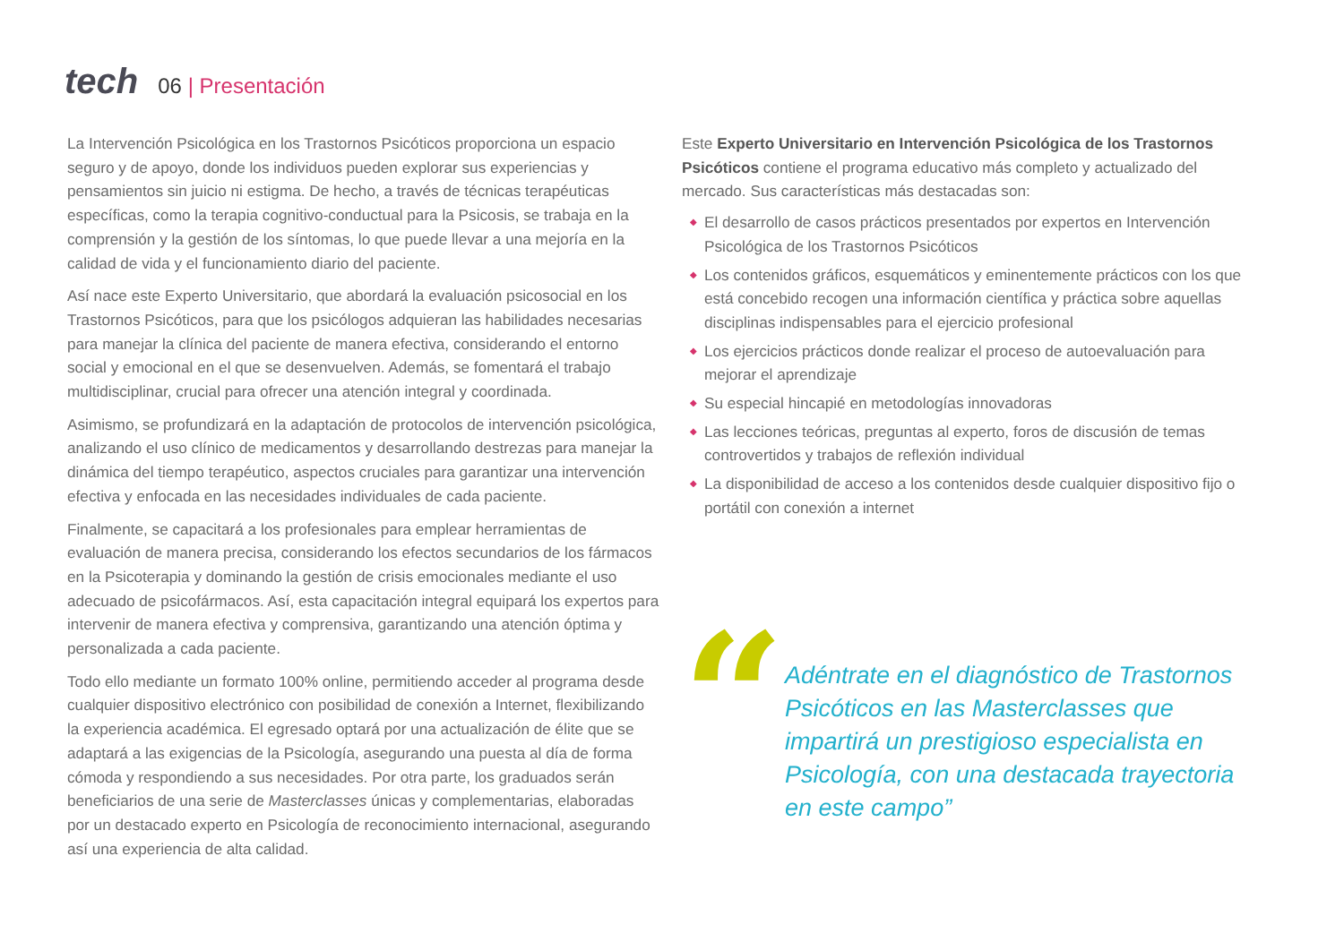tech
06 | Presentación
La Intervención Psicológica en los Trastornos Psicóticos proporciona un espacio seguro y de apoyo, donde los individuos pueden explorar sus experiencias y pensamientos sin juicio ni estigma. De hecho, a través de técnicas terapéuticas específicas, como la terapia cognitivo-conductual para la Psicosis, se trabaja en la comprensión y la gestión de los síntomas, lo que puede llevar a una mejoría en la calidad de vida y el funcionamiento diario del paciente.
Así nace este Experto Universitario, que abordará la evaluación psicosocial en los Trastornos Psicóticos, para que los psicólogos adquieran las habilidades necesarias para manejar la clínica del paciente de manera efectiva, considerando el entorno social y emocional en el que se desenvuelven. Además, se fomentará el trabajo multidisciplinar, crucial para ofrecer una atención integral y coordinada.
Asimismo, se profundizará en la adaptación de protocolos de intervención psicológica, analizando el uso clínico de medicamentos y desarrollando destrezas para manejar la dinámica del tiempo terapéutico, aspectos cruciales para garantizar una intervención efectiva y enfocada en las necesidades individuales de cada paciente.
Finalmente, se capacitará a los profesionales para emplear herramientas de evaluación de manera precisa, considerando los efectos secundarios de los fármacos en la Psicoterapia y dominando la gestión de crisis emocionales mediante el uso adecuado de psicofármacos. Así, esta capacitación integral equipará los expertos para intervenir de manera efectiva y comprensiva, garantizando una atención óptima y personalizada a cada paciente.
Todo ello mediante un formato 100% online, permitiendo acceder al programa desde cualquier dispositivo electrónico con posibilidad de conexión a Internet, flexibilizando la experiencia académica. El egresado optará por una actualización de élite que se adaptará a las exigencias de la Psicología, asegurando una puesta al día de forma cómoda y respondiendo a sus necesidades. Por otra parte, los graduados serán beneficiarios de una serie de Masterclasses únicas y complementarias, elaboradas por un destacado experto en Psicología de reconocimiento internacional, asegurando así una experiencia de alta calidad.
Este Experto Universitario en Intervención Psicológica de los Trastornos Psicóticos contiene el programa educativo más completo y actualizado del mercado. Sus características más destacadas son:
◆ El desarrollo de casos prácticos presentados por expertos en Intervención Psicológica de los Trastornos Psicóticos
◆ Los contenidos gráficos, esquemáticos y eminentemente prácticos con los que está concebido recogen una información científica y práctica sobre aquellas disciplinas indispensables para el ejercicio profesional
◆ Los ejercicios prácticos donde realizar el proceso de autoevaluación para mejorar el aprendizaje
◆ Su especial hincapié en metodologías innovadoras
◆ Las lecciones teóricas, preguntas al experto, foros de discusión de temas controvertidos y trabajos de reflexión individual
◆ La disponibilidad de acceso a los contenidos desde cualquier dispositivo fijo o portátil con conexión a internet
“
Adéntrate en el diagnóstico de Trastornos Psicóticos en las Masterclasses que impartirá un prestigioso especialista en Psicología, con una destacada trayectoria en este campo”